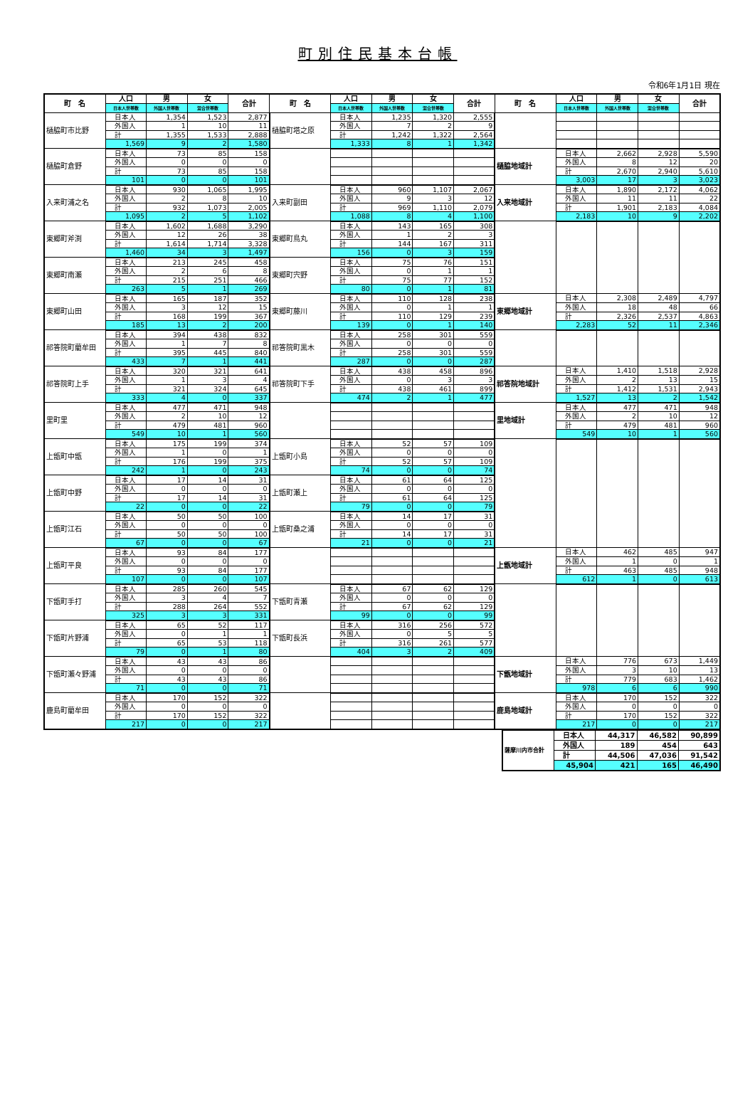町別住民基本台帳
令和6年1月1日 現在
| 町 名 | 人口 | 男 | 女 | 合計 | 町 名 | 人口 | 男 | 女 | 合計 | 町 名 | 人口 | 男 | 女 | 合計 |
| --- | --- | --- | --- | --- | --- | --- | --- | --- | --- | --- | --- | --- | --- | --- |
| | 日本人世帯数 | 外国人世帯数 | 混合世帯数 | | | 日本人世帯数 | 外国人世帯数 | 混合世帯数 | | | 日本人世帯数 | 外国人世帯数 | 混合世帯数 | |
| 樋脇町市比野 | 日本人 | 1,354 | 1,523 | 2,877 | 樋脇町塔之原 | 日本人 | 1,235 | 1,320 | 2,555 | | | | | |
| | 外国人 | 1 | 10 | 11 | | 外国人 | 7 | 2 | 9 | | | | | |
| | 計 | 1,355 | 1,533 | 2,888 | | 計 | 1,242 | 1,322 | 2,564 | | | | | |
| | 1,569 | 9 | 2 | 1,580 | | 1,333 | 8 | 1 | 1,342 | | | | | |
| 樋脇町倉野 | 日本人 | 73 | 85 | 158 | | | | | | 樋脇地域計 | 日本人 | 2,662 | 2,928 | 5,590 |
| | 外国人 | 0 | 0 | 0 | | | | | | | 外国人 | 8 | 12 | 20 |
| | 計 | 73 | 85 | 158 | | | | | | | 計 | 2,670 | 2,940 | 5,610 |
| | 101 | 0 | 0 | 101 | | | | | | | 3,003 | 17 | 3 | 3,023 |
| 入来町浦之名 | 日本人 | 930 | 1,065 | 1,995 | 入来町副田 | 日本人 | 960 | 1,107 | 2,067 | 入来地域計 | 日本人 | 1,890 | 2,172 | 4,062 |
| | 外国人 | 2 | 8 | 10 | | 外国人 | 9 | 3 | 12 | | 外国人 | 11 | 11 | 22 |
| | 計 | 932 | 1,073 | 2,005 | | 計 | 969 | 1,110 | 2,079 | | 計 | 1,901 | 2,183 | 4,084 |
| | 1,095 | 2 | 5 | 1,102 | | 1,088 | 8 | 4 | 1,100 | | 2,183 | 10 | 9 | 2,202 |
| 東郷町斧渕 | 日本人 | 1,602 | 1,688 | 3,290 | 東郷町鳥丸 | 日本人 | 143 | 165 | 308 | | | | | |
| | 外国人 | 12 | 26 | 38 | | 外国人 | 1 | 2 | 3 | | | | | |
| | 計 | 1,614 | 1,714 | 3,328 | | 計 | 144 | 167 | 311 | | | | | |
| | 1,460 | 34 | 3 | 1,497 | | 156 | 0 | 3 | 159 | | | | | |
| 東郷町南瀬 | 日本人 | 213 | 245 | 458 | 東郷町宍野 | 日本人 | 75 | 76 | 151 | | | | | |
| | 外国人 | 2 | 6 | 8 | | 外国人 | 0 | 1 | 1 | | | | | |
| | 計 | 215 | 251 | 466 | | 計 | 75 | 77 | 152 | | | | | |
| | 263 | 5 | 1 | 269 | | 80 | 0 | 1 | 81 | | | | | |
| 東郷町山田 | 日本人 | 165 | 187 | 352 | 東郷町藤川 | 日本人 | 110 | 128 | 238 | 東郷地域計 | 日本人 | 2,308 | 2,489 | 4,797 |
| | 外国人 | 3 | 12 | 15 | | 外国人 | 0 | 1 | 1 | | 外国人 | 18 | 48 | 66 |
| | 計 | 168 | 199 | 367 | | 計 | 110 | 129 | 239 | | 計 | 2,326 | 2,537 | 4,863 |
| | 185 | 13 | 2 | 200 | | 139 | 0 | 1 | 140 | | 2,283 | 52 | 11 | 2,346 |
| 祁答院町藺牟田 | 日本人 | 394 | 438 | 832 | 祁答院町黒木 | 日本人 | 258 | 301 | 559 | | | | | |
| | 外国人 | 1 | 7 | 8 | | 外国人 | 0 | 0 | 0 | | | | | |
| | 計 | 395 | 445 | 840 | | 計 | 258 | 301 | 559 | | | | | |
| | 433 | 7 | 1 | 441 | | 287 | 0 | 0 | 287 | | | | | |
| 祁答院町上手 | 日本人 | 320 | 321 | 641 | 祁答院町下手 | 日本人 | 438 | 458 | 896 | 祁答院地域計 | 日本人 | 1,410 | 1,518 | 2,928 |
| | 外国人 | 1 | 3 | 4 | | 外国人 | 0 | 3 | 3 | | 外国人 | 2 | 13 | 15 |
| | 計 | 321 | 324 | 645 | | 計 | 438 | 461 | 899 | | 計 | 1,412 | 1,531 | 2,943 |
| | 333 | 4 | 0 | 337 | | 474 | 2 | 1 | 477 | | 1,527 | 13 | 2 | 1,542 |
| 里町里 | 日本人 | 477 | 471 | 948 | | | | | | 里地域計 | 日本人 | 477 | 471 | 948 |
| | 外国人 | 2 | 10 | 12 | | | | | | | 外国人 | 2 | 10 | 12 |
| | 計 | 479 | 481 | 960 | | | | | | | 計 | 479 | 481 | 960 |
| | 549 | 10 | 1 | 560 | | | | | | | 549 | 10 | 1 | 560 |
| 上甑町中甑 | 日本人 | 175 | 199 | 374 | 上甑町小島 | 日本人 | 52 | 57 | 109 | | | | | |
| | 外国人 | 1 | 0 | 1 | | 外国人 | 0 | 0 | 0 | | | | | |
| | 計 | 176 | 199 | 375 | | 計 | 52 | 57 | 109 | | | | | |
| | 242 | 1 | 0 | 243 | | 74 | 0 | 0 | 74 | | | | | |
| 上甑町中野 | 日本人 | 17 | 14 | 31 | 上甑町瀬上 | 日本人 | 61 | 64 | 125 | | | | | |
| | 外国人 | 0 | 0 | 0 | | 外国人 | 0 | 0 | 0 | | | | | |
| | 計 | 17 | 14 | 31 | | 計 | 61 | 64 | 125 | | | | | |
| | 22 | 0 | 0 | 22 | | 79 | 0 | 0 | 79 | | | | | |
| 上甑町江石 | 日本人 | 50 | 50 | 100 | 上甑町桑之浦 | 日本人 | 14 | 17 | 31 | | | | | |
| | 外国人 | 0 | 0 | 0 | | 外国人 | 0 | 0 | 0 | | | | | |
| | 計 | 50 | 50 | 100 | | 計 | 14 | 17 | 31 | | | | | |
| | 67 | 0 | 0 | 67 | | 21 | 0 | 0 | 21 | | | | | |
| 上甑町平良 | 日本人 | 93 | 84 | 177 | | | | | | 上甑地域計 | 日本人 | 462 | 485 | 947 |
| | 外国人 | 0 | 0 | 0 | | | | | | | 外国人 | 1 | 0 | 1 |
| | 計 | 93 | 84 | 177 | | | | | | | 計 | 463 | 485 | 948 |
| | 107 | 0 | 0 | 107 | | | | | | | 612 | 1 | 0 | 613 |
| 下甑町手打 | 日本人 | 285 | 260 | 545 | 下甑町青瀬 | 日本人 | 67 | 62 | 129 | | | | | |
| | 外国人 | 3 | 4 | 7 | | 外国人 | 0 | 0 | 0 | | | | | |
| | 計 | 288 | 264 | 552 | | 計 | 67 | 62 | 129 | | | | | |
| | 325 | 3 | 3 | 331 | | 99 | 0 | 0 | 99 | | | | | |
| 下甑町片野浦 | 日本人 | 65 | 52 | 117 | 下甑町長浜 | 日本人 | 316 | 256 | 572 | | | | | |
| | 外国人 | 0 | 1 | 1 | | 外国人 | 0 | 5 | 5 | | | | | |
| | 計 | 65 | 53 | 118 | | 計 | 316 | 261 | 577 | | | | | |
| | 79 | 0 | 1 | 80 | | 404 | 3 | 2 | 409 | | | | | |
| 下甑町瀬々野浦 | 日本人 | 43 | 43 | 86 | | | | | | 下甑地域計 | 日本人 | 776 | 673 | 1,449 |
| | 外国人 | 0 | 0 | 0 | | | | | | | 外国人 | 3 | 10 | 13 |
| | 計 | 43 | 43 | 86 | | | | | | | 計 | 779 | 683 | 1,462 |
| | 71 | 0 | 0 | 71 | | | | | | | 978 | 6 | 6 | 990 |
| 鹿島町藺牟田 | 日本人 | 170 | 152 | 322 | | | | | | 鹿島地域計 | 日本人 | 170 | 152 | 322 |
| | 外国人 | 0 | 0 | 0 | | | | | | | 外国人 | 0 | 0 | 0 |
| | 計 | 170 | 152 | 322 | | | | | | | 計 | 170 | 152 | 322 |
| | 217 | 0 | 0 | 217 | | | | | | | 217 | 0 | 0 | 217 |
| 薩摩川内市合計 | 日本人 | 44,317 | 46,582 | 90,899 |
| | 外国人 | 189 | 454 | 643 |
| | 計 | 44,506 | 47,036 | 91,542 |
| | 45,904 | 421 | 165 | 46,490 |